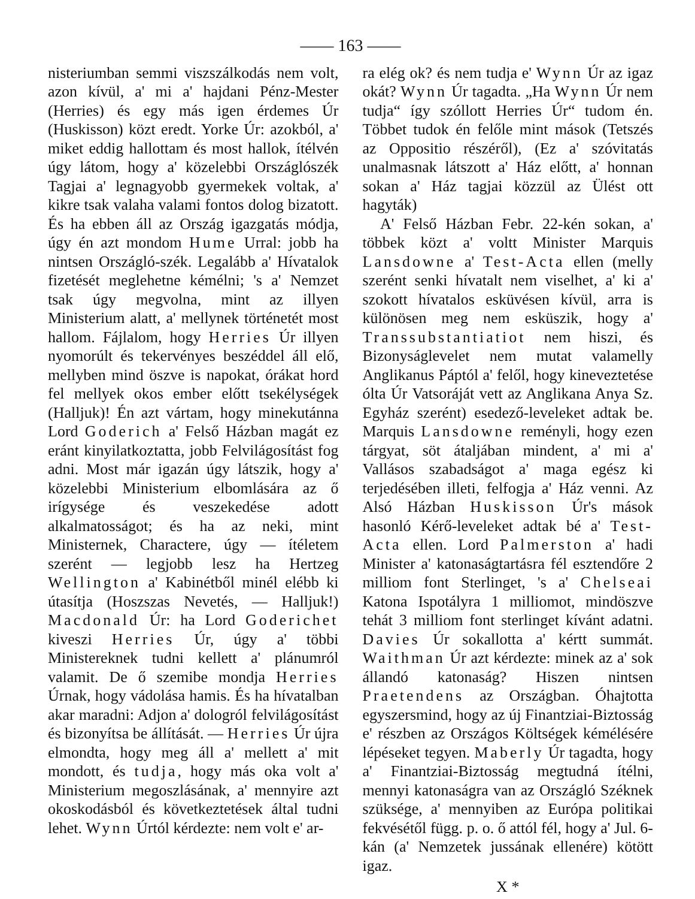—— 163 ——
nisteriumban semmi viszszálkodás nem volt, azon kívül, a' mi a' hajdani Pénz-Mester (Herries) és egy más igen érdemes Úr (Huskisson) közt eredt. Yorke Úr: azokból, a' miket eddig hallottam és most hallok, ítélvén úgy látom, hogy a' közelebbi Országlószék Tagjai a' legnagyobb gyermekek voltak, a' kikre tsak valaha valami fontos dolog bizatott. És ha ebben áll az Ország igazgatás módja, úgy én azt mondom Hume Urral: jobb ha nintsen Országló-szék. Legalább a' Hívatalok fizetését meglehetne kémélni; 's a' Nemzet tsak úgy megvolna, mint az illyen Ministerium alatt, a' mellynek történetét most hallom. Fájlalom, hogy Herries Úr illyen nyomorúlt és tekervényes beszéddel áll elő, mellyben mind öszve is napokat, órákat hord fel mellyek okos ember előtt tsekélységek (Halljuk)! Én azt vártam, hogy minekutánna Lord Goderich a' Felső Házban magát ez eránt kinyilatkoztatta, jobb Felvilágosítást fog adni. Most már igazán úgy látszik, hogy a' közelebbi Ministerium elbomlására az ő irígysége és veszekedése adott alkalmatosságot; és ha az neki, mint Ministernek, Charactere, úgy — ítéletem szerént — legjobb lesz ha Hertzeg Wellington a' Kabinétből minél elébb ki útasítja (Hoszszas Nevetés, — Halljuk!) Macdonald Úr: ha Lord Goderichet kiveszi Herries Úr, úgy a' többi Ministereknek tudni kellett a' plánumról valamit. De ő szemibe mondja Herries Úrnak, hogy vádolása hamis. És ha hívatalban akar maradni: Adjon a' dologról felvilágosítást és bizonyítsa be állítását. — Herries Úr újra elmondta, hogy meg áll a' mellett a' mit mondott, és tudja, hogy más oka volt a' Ministerium megoszlásának, a' mennyire azt okoskodásból és következtetések által tudni lehet. Wynn Úrtól kérdezte: nem volt e' ar-
ra elég ok? és nem tudja e' Wynn Úr az igaz okát? Wynn Úr tagadta. „Ha Wynn Úr nem tudja“ így szóllott Herries Úr“ tudom én. Többet tudok én felőle mint mások (Tetszés az Oppositio részéről), (Ez a' szóvitatás unalmasnak látszott a' Ház előtt, a' honnan sokan a' Ház tagjai közzül az Ülést ott hagyták)
A' Felső Házban Febr. 22-kén sokan, a' többek közt a' voltt Minister Marquis Lansdowne a' Test-Acta ellen (melly szerént senki hívatalt nem viselhet, a' ki a' szokott hívatalos esküvésen kívül, arra is különösen meg nem esküszik, hogy a' Transsubstantiatiot nem hiszi, és Bizonyságlevelet nem mutat valamelly Anglikanus Páptól a' felől, hogy kineveztetése ólta Úr Vatsoráját vett az Anglikana Anya Sz. Egyház szerént) esedező-leveleket adtak be. Marquis Lansdowne reményli, hogy ezen tárgyat, söt átaljában mindent, a' mi a' Vallásos szabadságot a' maga egész ki terjedésében illeti, felfogja a' Ház venni. Az Alsó Házban Huskisson Úr's mások hasonló Kérő-leveleket adtak bé a' Test-Acta ellen. Lord Palmerston a' hadi Minister a' katonaságtartásra fél esztendőre 2 milliom font Sterlinget, 's a' Chelseai Katona Ispotályra 1 milliomot, mindöszve tehát 3 milliom font sterlinget kívánt adatni. Davies Úr sokallotta a' kértt summát. Waithman Úr azt kérdezte: minek az a' sok állandó katonaság? Hiszen nintsen Praetendens az Országban. Óhajtotta egyszersmind, hogy az új Finantziai-Biztosság e' részben az Országos Költségek kémélésére lépéseket tegyen. Maberly Úr tagadta, hogy a' Finantziai-Biztosság megtudná ítélni, mennyi katonaságra van az Országló Széknek szüksége, a' mennyiben az Európa politikai fekvésétől függ. p. o. ő attól fél, hogy a' Jul. 6-kán (a' Nemzetek jussának ellenére) kötött igaz.
X *